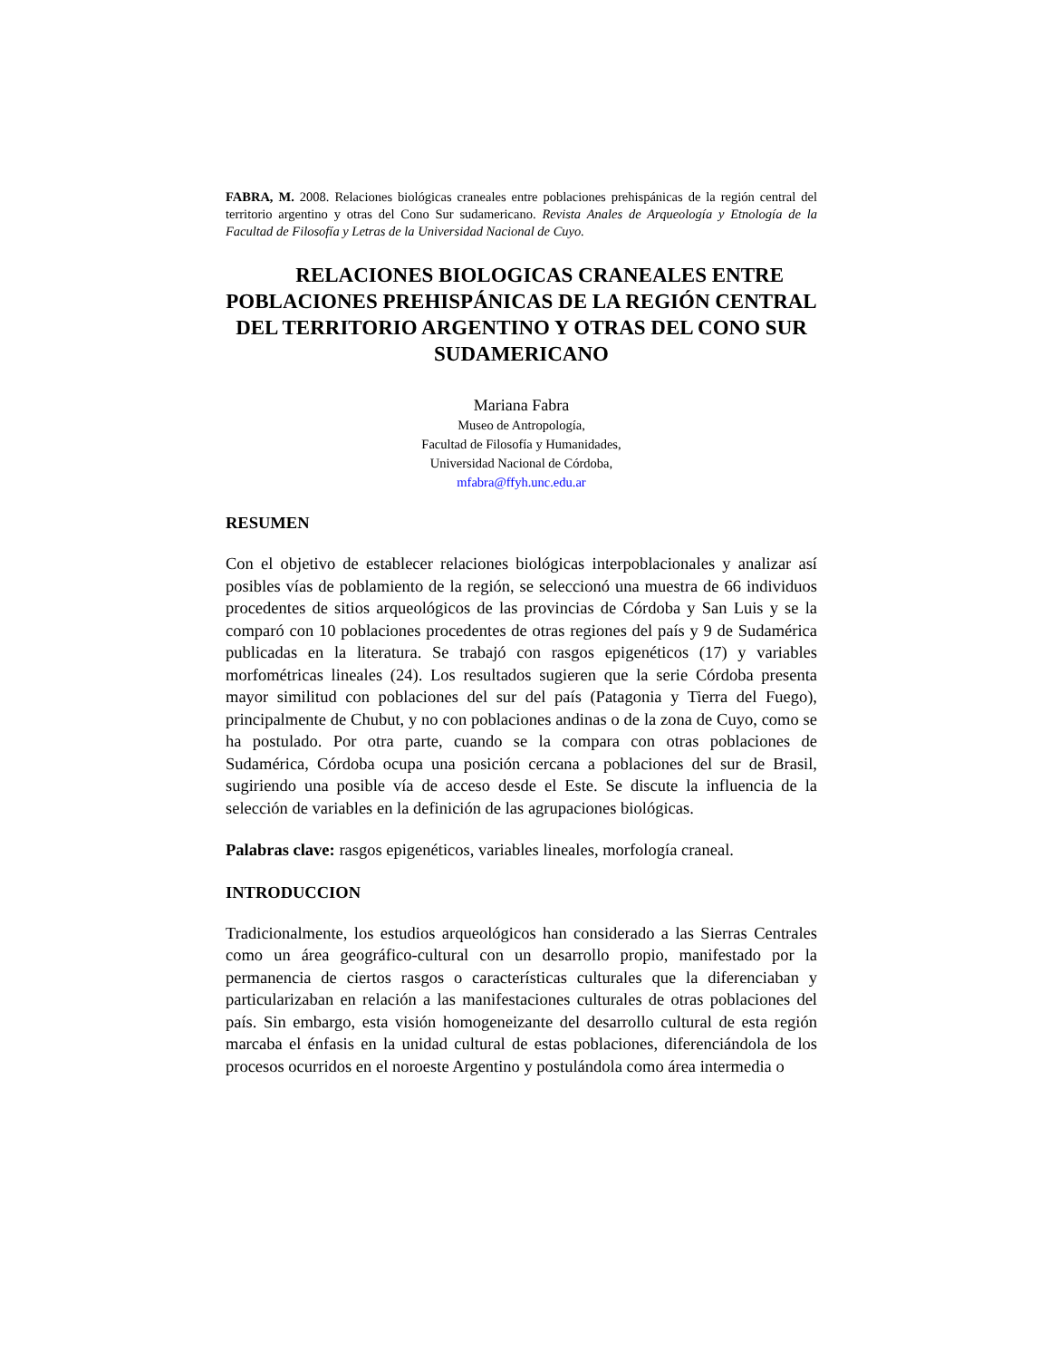FABRA, M. 2008. Relaciones biológicas craneales entre poblaciones prehispánicas de la región central del territorio argentino y otras del Cono Sur sudamericano. Revista Anales de Arqueología y Etnología de la Facultad de Filosofía y Letras de la Universidad Nacional de Cuyo.
RELACIONES BIOLOGICAS CRANEALES ENTRE POBLACIONES PREHISPÁNICAS DE LA REGIÓN CENTRAL DEL TERRITORIO ARGENTINO Y OTRAS DEL CONO SUR SUDAMERICANO
Mariana Fabra
Museo de Antropología,
Facultad de Filosofía y Humanidades,
Universidad Nacional de Córdoba,
mfabra@ffyh.unc.edu.ar
RESUMEN
Con el objetivo de establecer relaciones biológicas interpoblacionales y analizar así posibles vías de poblamiento de la región, se seleccionó una muestra de 66 individuos procedentes de sitios arqueológicos de las provincias de Córdoba y San Luis y se la comparó con 10 poblaciones procedentes de otras regiones del país y 9 de Sudamérica publicadas en la literatura. Se trabajó con rasgos epigenéticos (17) y variables morfométricas lineales (24). Los resultados sugieren que la serie Córdoba presenta mayor similitud con poblaciones del sur del país (Patagonia y Tierra del Fuego), principalmente de Chubut, y no con poblaciones andinas o de la zona de Cuyo, como se ha postulado. Por otra parte, cuando se la compara con otras poblaciones de Sudamérica, Córdoba ocupa una posición cercana a poblaciones del sur de Brasil, sugiriendo una posible vía de acceso desde el Este. Se discute la influencia de la selección de variables en la definición de las agrupaciones biológicas.
Palabras clave: rasgos epigenéticos, variables lineales, morfología craneal.
INTRODUCCION
Tradicionalmente, los estudios arqueológicos han considerado a las Sierras Centrales como un área geográfico-cultural con un desarrollo propio, manifestado por la permanencia de ciertos rasgos o características culturales que la diferenciaban y particularizaban en relación a las manifestaciones culturales de otras poblaciones del país. Sin embargo, esta visión homogeneizante del desarrollo cultural de esta región marcaba el énfasis en la unidad cultural de estas poblaciones, diferenciándola de los procesos ocurridos en el noroeste Argentino y postulándola como área intermedia o